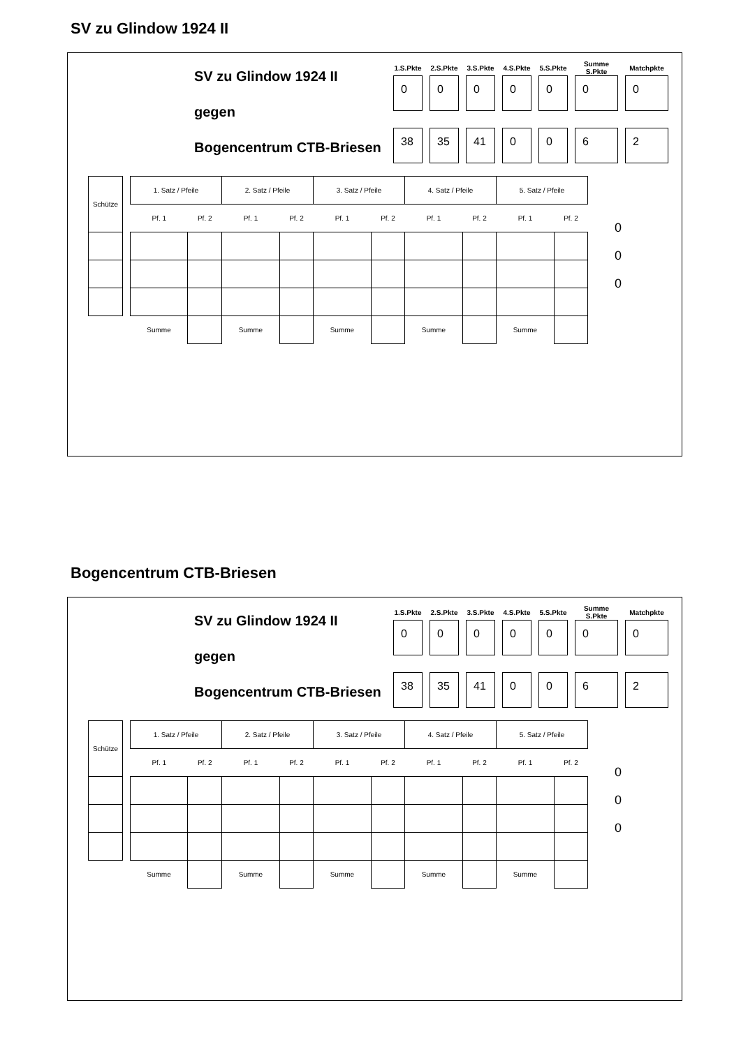SV zu Glindow 1924 II
SV zu Glindow 1924 II
gegen
Bogencentrum CTB-Briesen
| 1.S.Pkte | 2.S.Pkte | 3.S.Pkte | 4.S.Pkte | 5.S.Pkte | Summe S.Pkte | Matchpkte |
| --- | --- | --- | --- | --- | --- | --- |
| 0 | 0 | 0 | 0 | 0 | 0 | 0 |
| 38 | 35 | 41 | 0 | 0 | 6 | 2 |
| Schütze | | 1. Satz / Pfeile | | 2. Satz / Pfeile | | 3. Satz / Pfeile | | 4. Satz / Pfeile | | 5. Satz / Pfeile | |
| | | Pf. 1 | Pf. 2 | Pf. 1 | Pf. 2 | Pf. 1 | Pf. 2 | Pf. 1 | Pf. 2 | Pf. 1 | Pf. 2 |
| | | Summe | | Summe | | Summe | | Summe | | Summe | |
0
0
0
Bogencentrum CTB-Briesen
SV zu Glindow 1924 II
gegen
Bogencentrum CTB-Briesen
| 1.S.Pkte | 2.S.Pkte | 3.S.Pkte | 4.S.Pkte | 5.S.Pkte | Summe S.Pkte | Matchpkte |
| --- | --- | --- | --- | --- | --- | --- |
| 0 | 0 | 0 | 0 | 0 | 0 | 0 |
| 38 | 35 | 41 | 0 | 0 | 6 | 2 |
| Schütze | | 1. Satz / Pfeile | | 2. Satz / Pfeile | | 3. Satz / Pfeile | | 4. Satz / Pfeile | | 5. Satz / Pfeile | |
| | | Pf. 1 | Pf. 2 | Pf. 1 | Pf. 2 | Pf. 1 | Pf. 2 | Pf. 1 | Pf. 2 | Pf. 1 | Pf. 2 |
| | | Summe | | Summe | | Summe | | Summe | | Summe | |
0
0
0